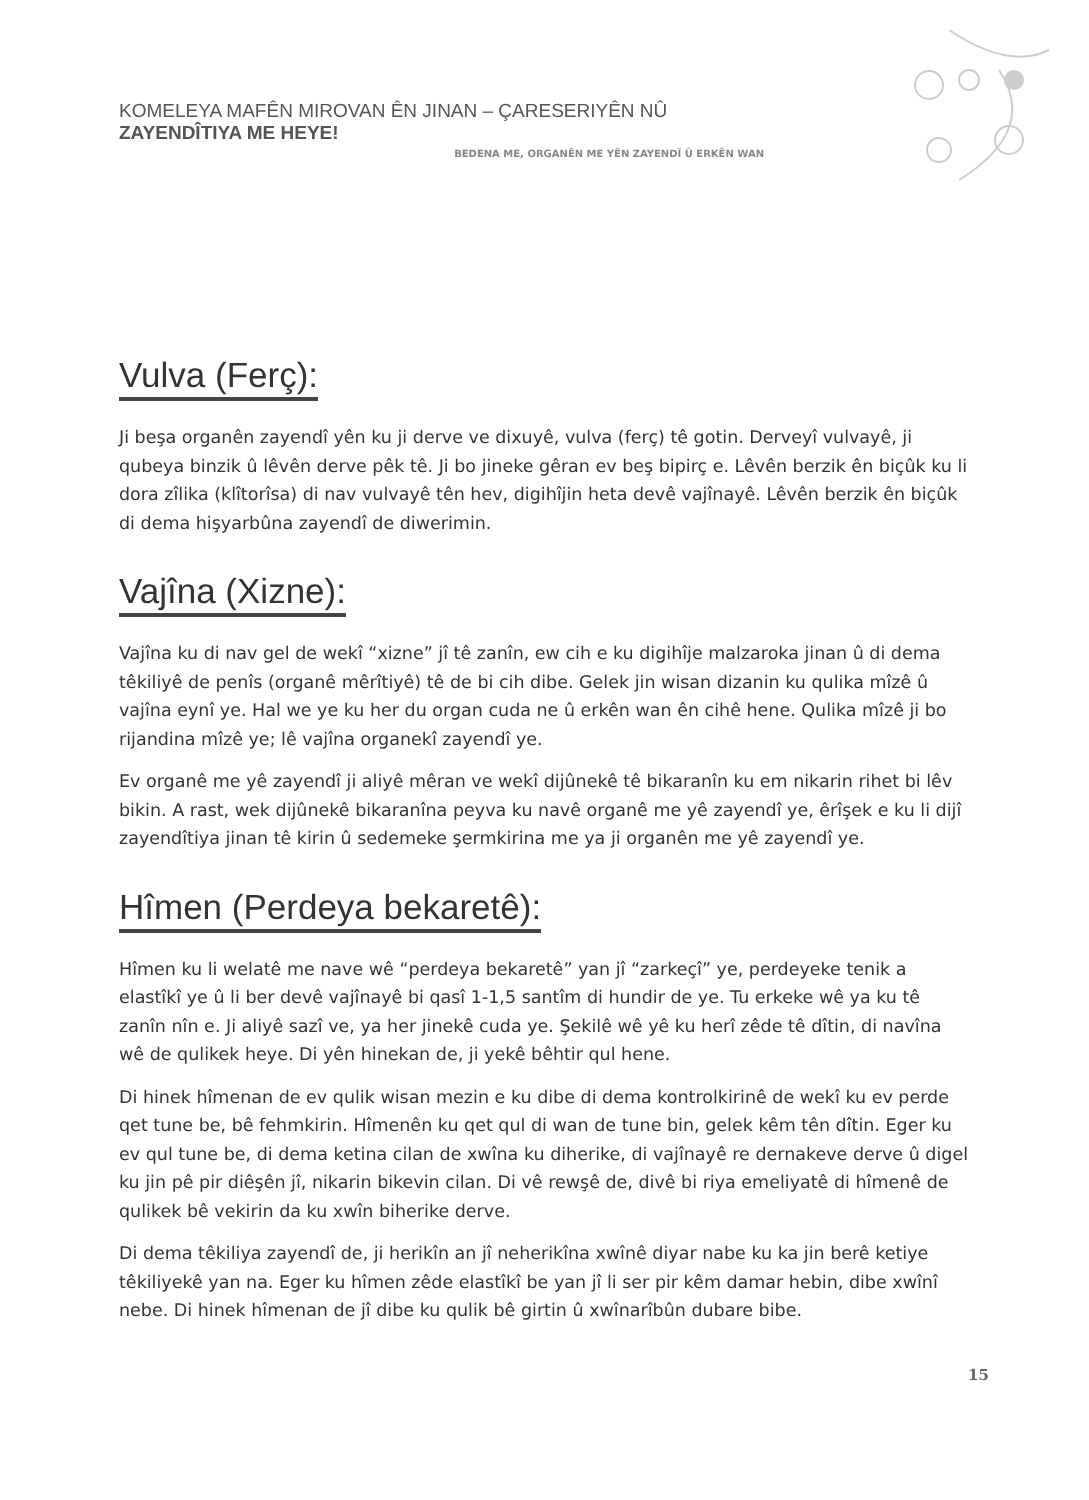KOMELEYA MAFÊN MIROVAN ÊN JINAN – ÇARESERIYÊN NÛ ZAYENDÎTIYA ME HEYE!
BEDENA ME, ORGANÊN ME YÊN ZAYENDÎ Û ERKÊN WAN
Vulva (Ferç):
Ji beşa organên zayendî yên ku ji derve ve dixuyê, vulva (ferç) tê gotin. Derveyî vulvayê, ji qubeya binzik û lêvên derve pêk tê. Ji bo jineke gêran ev beş bipirç e. Lêvên berzik ên biçûk ku li dora zîlika (klîtorîsa) di nav vulvayê tên hev, digihîjin heta devê vajînayê. Lêvên berzik ên biçûk di dema hişyarbûna zayendî de diwerimin.
Vajîna (Xizne):
Vajîna ku di nav gel de wekî “xizne” jî tê zanîn, ew cih e ku digihîje malzaroka jinan û di dema têkiliyê de penîs (organê mêrîtiyê) tê de bi cih dibe. Gelek jin wisan dizanin ku qulika mîzê û vajîna eynî ye. Hal we ye ku her du organ cuda ne û erkên wan ên cihê hene. Qulika mîzê ji bo rijandina mîzê ye; lê vajîna organekî zayendî ye.
Ev organê me yê zayendî ji aliyê mêran ve wekî dijûnekê tê bikaranîn ku em nikarin rihet bi lêv bikin. A rast, wek dijûnekê bikaranîna peyva ku navê organê me yê zayendî ye, êrîşek e ku li dijî zayendîtiya jinan tê kirin û sedemeke şermkirina me ya ji organên me yê zayendî ye.
Hîmen (Perdeya bekaretê):
Hîmen ku li welatê me nave wê “perdeya bekaretê” yan jî “zarkeçî” ye, perdeyeke tenik a elastîkî ye û li ber devê vajînayê bi qasî 1-1,5 santîm di hundir de ye. Tu erkeke wê ya ku tê zanîn nîn e. Ji aliyê sazî ve, ya her jinekê cuda ye. Şekilê wê yê ku herî zêde tê dîtin, di navîna wê de qulikek heye. Di yên hinekan de, ji yekê bêhtir qul hene.
Di hinek hîmenan de ev qulik wisan mezin e ku dibe di dema kontrolkirinê de wekî ku ev perde qet tune be, bê fehmkirin. Hîmenên ku qet qul di wan de tune bin, gelek kêm tên dîtin. Eger ku ev qul tune be, di dema ketina cilan de xwîna ku diherike, di vajînayê re dernakeve derve û digel ku jin pê pir diêşên jî, nikarin bikevin cilan. Di vê rewşê de, divê bi riya emeliyatê di hîmenê de qulikek bê vekirin da ku xwîn biherike derve.
Di dema têkiliya zayendî de, ji herikîn an jî neherikîna xwînê diyar nabe ku ka jin berê ketiye têkiliyekê yan na. Eger ku hîmen zêde elastîkî be yan jî li ser pir kêm damar hebin, dibe xwînî nebe. Di hinek hîmenan de jî dibe ku qulik bê girtin û xwînarîbûn dubare bibe.
15